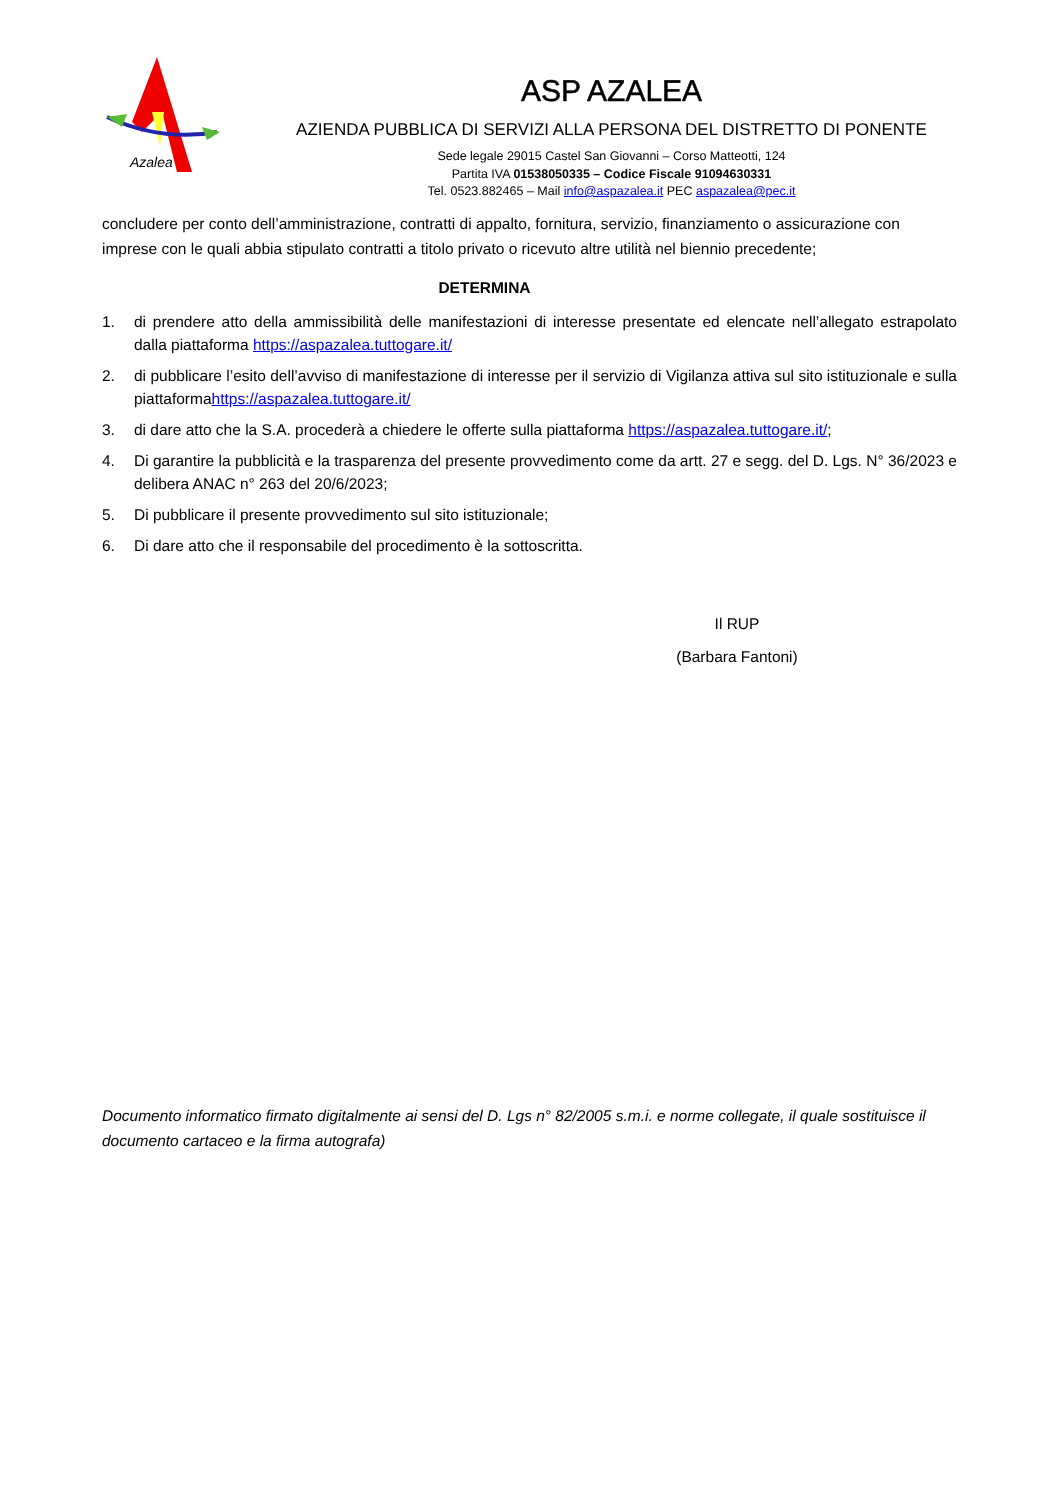Azalea
ASP AZALEA
AZIENDA PUBBLICA DI SERVIZI ALLA PERSONA DEL DISTRETTO DI PONENTE
Sede legale 29015 Castel San Giovanni – Corso Matteotti, 124
Partita IVA 01538050335 – Codice Fiscale 91094630331
Tel. 0523.882465 – Mail info@aspazalea.it PEC aspazalea@pec.it
concludere per conto dell’amministrazione, contratti di appalto, fornitura, servizio, finanziamento o assicurazione con imprese con le quali abbia stipulato contratti a titolo privato o ricevuto altre utilità nel biennio precedente;
DETERMINA
1. di prendere atto della ammissibilità delle manifestazioni di interesse presentate ed elencate nell’allegato estrapolato dalla piattaforma https://aspazalea.tuttogare.it/
2. di pubblicare l’esito dell’avviso di manifestazione di interesse per il servizio di Vigilanza attiva sul sito istituzionale e sulla piattaformahttps://aspazalea.tuttogare.it/
3. di dare atto che la S.A. procederà a chiedere le offerte sulla piattaforma https://aspazalea.tuttogare.it/;
4. Di garantire la pubblicità e la trasparenza del presente provvedimento come da artt. 27 e segg. del D. Lgs. N° 36/2023 e delibera ANAC n° 263 del 20/6/2023;
5. Di pubblicare il presente provvedimento sul sito istituzionale;
6. Di dare atto che il responsabile del procedimento è la sottoscritta.
Il RUP
(Barbara Fantoni)
Documento informatico firmato digitalmente ai sensi del D. Lgs n° 82/2005 s.m.i. e norme collegate, il quale sostituisce il documento cartaceo e la firma autografa)